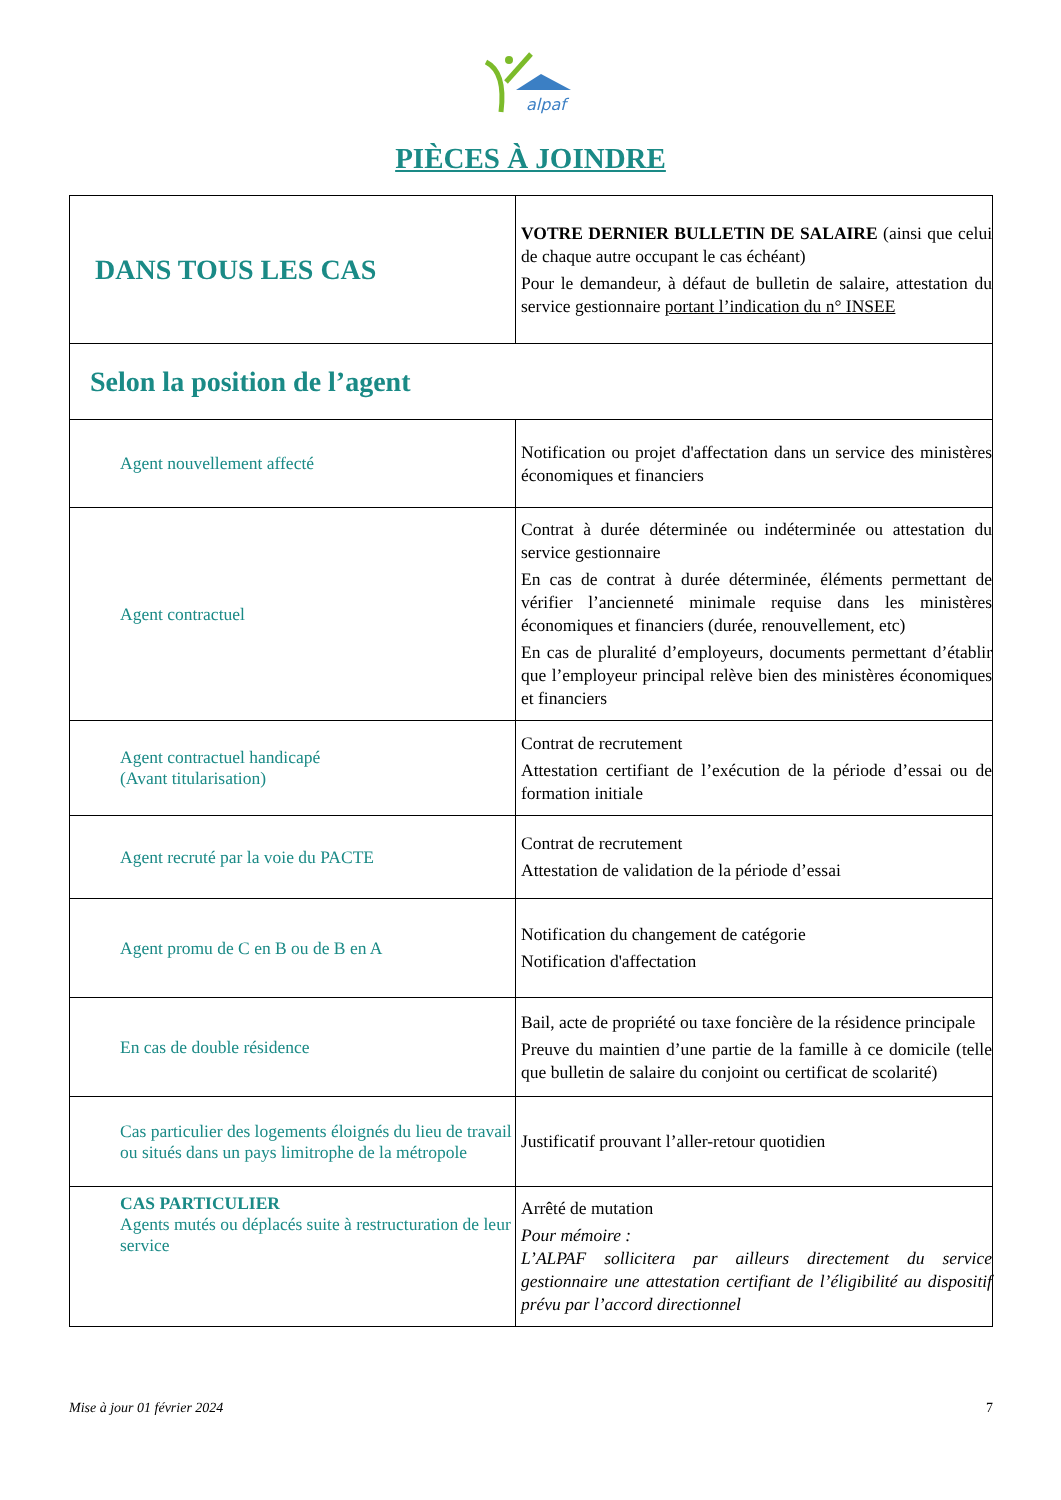alpaf
PIÈCES À JOINDRE
| DANS TOUS LES CAS | VOTRE DERNIER BULLETIN DE SALAIRE (ainsi que celui de chaque autre occupant le cas échéant) Pour le demandeur, à défaut de bulletin de salaire, attestation du service gestionnaire portant l’indication du n° INSEE |
| Selon la position de l’agent | |
| Agent nouvellement affecté | Notification ou projet d'affectation dans un service des ministères économiques et financiers |
| Agent contractuel | Contrat à durée déterminée ou indéterminée ou attestation du service gestionnaire En cas de contrat à durée déterminée, éléments permettant de vérifier l’ancienneté minimale requise dans les ministères économiques et financiers (durée, renouvellement, etc) En cas de pluralité d’employeurs, documents permettant d’établir que l’employeur principal relève bien des ministères économiques et financiers |
| Agent contractuel handicapé (Avant titularisation) | Contrat de recrutement Attestation certifiant de l’exécution de la période d’essai ou de formation initiale |
| Agent recruté par la voie du PACTE | Contrat de recrutement Attestation de validation de la période d’essai |
| Agent promu de C en B ou de B en A | Notification du changement de catégorie Notification d'affectation |
| En cas de double résidence | Bail, acte de propriété ou taxe foncière de la résidence principale Preuve du maintien d’une partie de la famille à ce domicile (telle que bulletin de salaire du conjoint ou certificat de scolarité) |
| Cas particulier des logements éloignés du lieu de travail ou situés dans un pays limitrophe de la métropole | Justificatif prouvant l’aller-retour quotidien |
| CAS PARTICULIER Agents mutés ou déplacés suite à restructuration de leur service | Arrêté de mutation Pour mémoire : L’ALPAF sollicitera par ailleurs directement du service gestionnaire une attestation certifiant de l’éligibilité au dispositif prévu par l’accord directionnel |
Mise à jour 01 février 2024 7